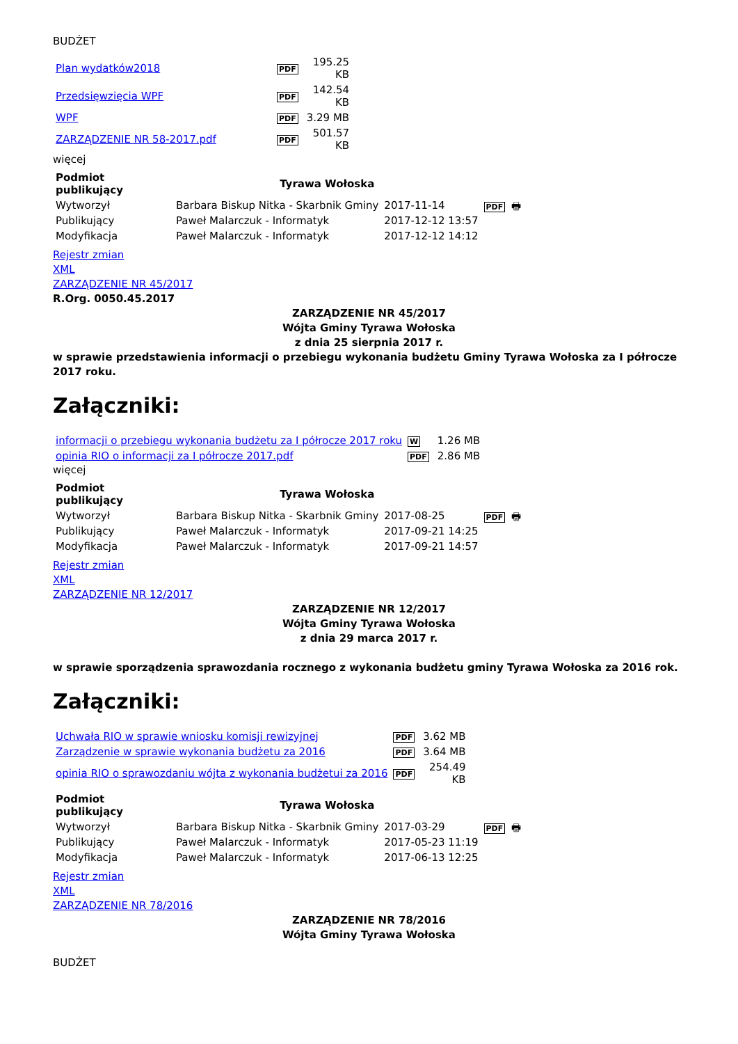BUDŻET
| Plan wydatków2018 | PDF | 195.25 KB |
| Przedsięwzięcia WPF | PDF | 142.54 KB |
| WPF | PDF | 3.29 MB |
| ZARZĄDZENIE NR 58-2017.pdf | PDF | 501.57 KB |
więcej
| Podmiot publikujący | Tyrawa Wołoska | | PDF 🖶 |
| Wytworzył | Barbara Biskup Nitka - Skarbnik Gminy | 2017-11-14 | |
| Publikujący | Paweł Malarczuk - Informatyk | 2017-12-12 13:57 | |
| Modyfikacja | Paweł Malarczuk - Informatyk | 2017-12-12 14:12 | |
Rejestr zmian
XML
ZARZĄDZENIE NR 45/2017
R.Org. 0050.45.2017
ZARZĄDZENIE NR 45/2017
Wójta Gminy Tyrawa Wołoska
z dnia 25 sierpnia 2017 r.
w sprawie przedstawienia informacji o przebiegu wykonania budżetu Gminy Tyrawa Wołoska za I półrocze 2017 roku.
Załączniki:
| informacji o przebiegu wykonania budżetu za I półrocze 2017 roku | W | 1.26 MB |
| opinia RIO o informacji za I półrocze 2017.pdf | PDF | 2.86 MB |
więcej
| Podmiot publikujący | Tyrawa Wołoska | | PDF 🖶 |
| Wytworzył | Barbara Biskup Nitka - Skarbnik Gminy | 2017-08-25 | |
| Publikujący | Paweł Malarczuk - Informatyk | 2017-09-21 14:25 | |
| Modyfikacja | Paweł Malarczuk - Informatyk | 2017-09-21 14:57 | |
Rejestr zmian
XML
ZARZĄDZENIE NR 12/2017
ZARZĄDZENIE NR 12/2017
Wójta Gminy Tyrawa Wołoska
z dnia 29 marca 2017 r.
w sprawie sporządzenia sprawozdania rocznego z wykonania budżetu gminy Tyrawa Wołoska za 2016 rok.
Załączniki:
| Uchwała RIO w sprawie wniosku komisji rewizyjnej | PDF | 3.62 MB |
| Zarządzenie w sprawie wykonania budżetu za 2016 | PDF | 3.64 MB |
| opinia RIO o sprawozdaniu wójta z wykonania budżetui za 2016 | PDF | 254.49 KB |
| Podmiot publikujący | Tyrawa Wołoska | | PDF 🖶 |
| Wytworzył | Barbara Biskup Nitka - Skarbnik Gminy | 2017-03-29 | |
| Publikujący | Paweł Malarczuk - Informatyk | 2017-05-23 11:19 | |
| Modyfikacja | Paweł Malarczuk - Informatyk | 2017-06-13 12:25 | |
Rejestr zmian
XML
ZARZĄDZENIE NR 78/2016
ZARZĄDZENIE NR 78/2016
Wójta Gminy Tyrawa Wołoska
BUDŻET